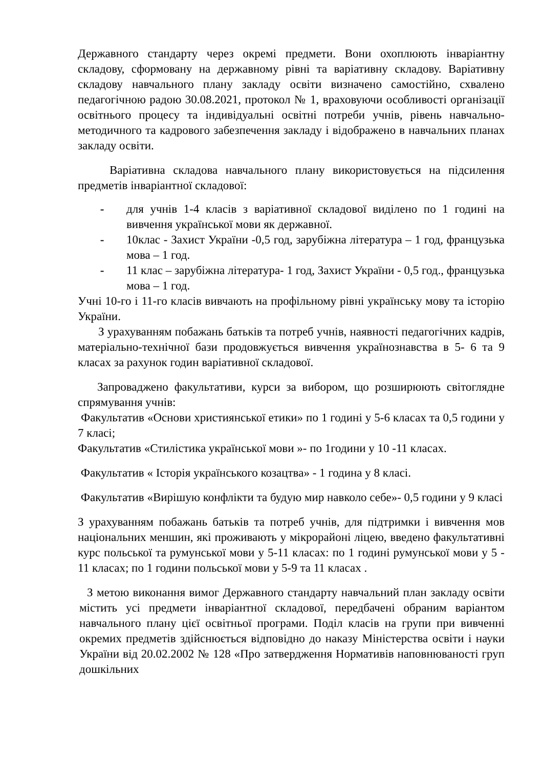Державного стандарту через окремі предмети. Вони охоплюють інваріантну складову, сформовану на державному рівні та варіативну складову. Варіативну складову навчального плану закладу освіти визначено самостійно, схвалено педагогічною радою 30.08.2021, протокол № 1, враховуючи особливості організації освітнього процесу та індивідуальні освітні потреби учнів, рівень навчально-методичного та кадрового забезпечення закладу і відображено в навчальних планах закладу освіти.
Варіативна складова навчального плану використовується на підсилення предметів інваріантної складової:
- для учнів 1-4 класів з варіативної складової виділено по 1 годині на вивчення української мови як державної.
- 10клас - Захист України -0,5 год, зарубіжна література – 1 год, французька мова – 1 год.
- 11 клас – зарубіжна література- 1 год, Захист України - 0,5 год., французька мова – 1 год.
Учні 10-го і 11-го класів вивчають на профільному рівні українську мову та історію України.
З урахуванням побажань батьків та потреб учнів, наявності педагогічних кадрів, матеріально-технічної бази продовжується вивчення українознавства в 5- 6 та 9 класах за рахунок годин варіативної складової.
Запроваджено факультативи, курси за вибором, що розширюють світоглядне спрямування учнів:
Факультатив «Основи християнської етики» по 1 годині у 5-6 класах та 0,5 години у 7 класі;
Факультатив «Стилістика української мови »- по 1години у 10 -11 класах.
Факультатив « Історія українського козацтва» - 1 година у 8 класі.
Факультатив «Вирішую конфлікти та будую мир навколо себе»- 0,5 години у 9 класі
З урахуванням побажань батьків та потреб учнів, для підтримки і вивчення мов національних меншин, які проживають у мікрорайоні ліцею, введено факультативні курс польської та румунської мови у 5-11 класах: по 1 годині румунської мови у 5 - 11 класах; по 1 години польської мови у 5-9 та 11 класах .
З метою виконання вимог Державного стандарту навчальний план закладу освіти містить усі предмети інваріантної складової, передбачені обраним варіантом навчального плану цієї освітньої програми. Поділ класів на групи при вивченні окремих предметів здійснюється відповідно до наказу Міністерства освіти і науки України від 20.02.2002 № 128 «Про затвердження Нормативів наповнюваності груп дошкільних